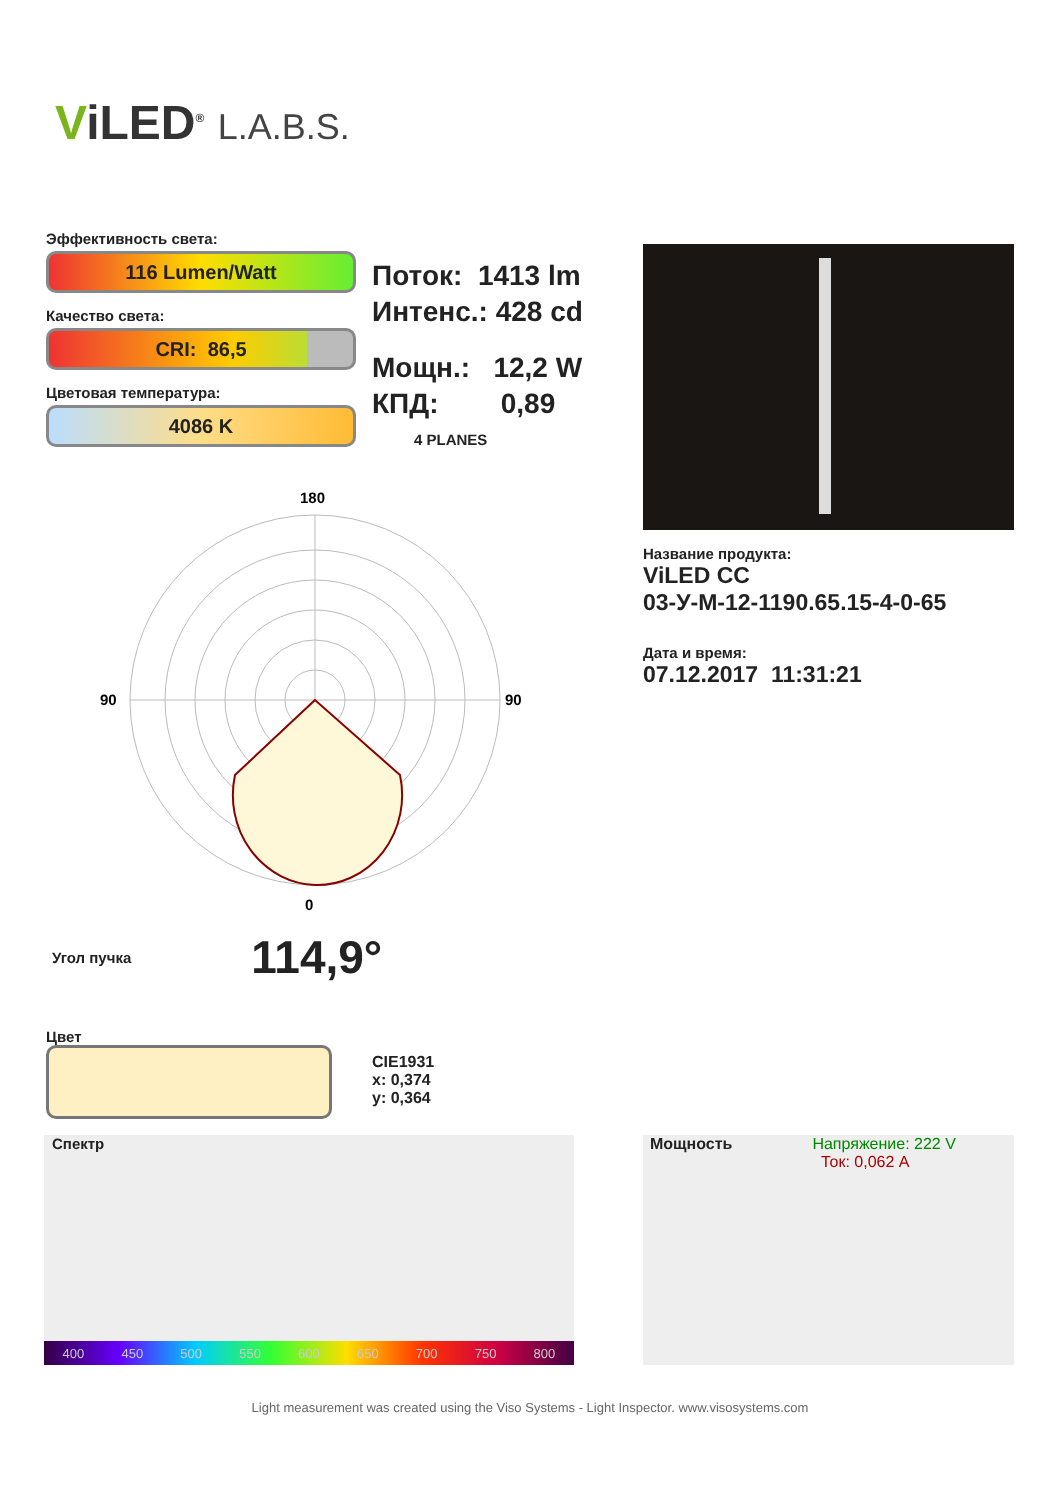ViLED<sup>®</sup> L.A.B.S.
Эффективность света:
116 Lumen/Watt
Качество света:
CRI: 86,5
Цветовая температура:
4086 K
Поток: 1413 lm
Интенс.: 428 cd
Мощн.: 12,2 W
КПД: 0,89
4 PLANES
Название продукта:
ViLED CC
03-У-М-12-1190.65.15-4-0-65
Дата и время:
07.12.2017 11:31:21
180
0
90
90
Угол пучка 114,9°
Цвет
CIE1931
x: 0,374
y: 0,364
Спектр
400 450 500 550 600 650 700 750 800
Мощность Напряжение: 222 V
Ток: 0,062 A
Light measurement was created using the Viso Systems - Light Inspector. www.visosystems.com